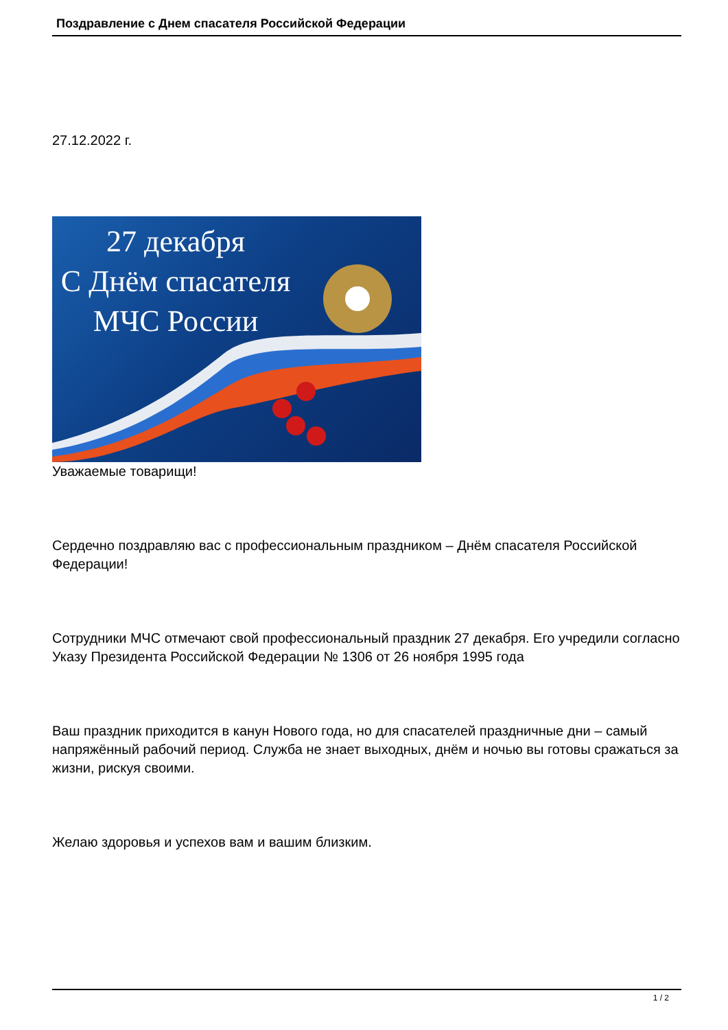Поздравление с Днем спасателя Российской Федерации
27.12.2022 г.
27 декабря
С Днём спасателя
МЧС России
Уважаемые товарищи!
Сердечно поздравляю вас с профессиональным праздником – Днём спасателя Российской Федерации!
Сотрудники МЧС отмечают свой профессиональный праздник 27 декабря. Его учредили согласно Указу Президента Российской Федерации № 1306 от 26 ноября 1995 года
Ваш праздник приходится в канун Нового года, но для спасателей праздничные дни – самый напряжённый рабочий период. Служба не знает выходных, днём и ночью вы готовы сражаться за жизни, рискуя своими.
Желаю здоровья и успехов вам и вашим близким.
1 / 2